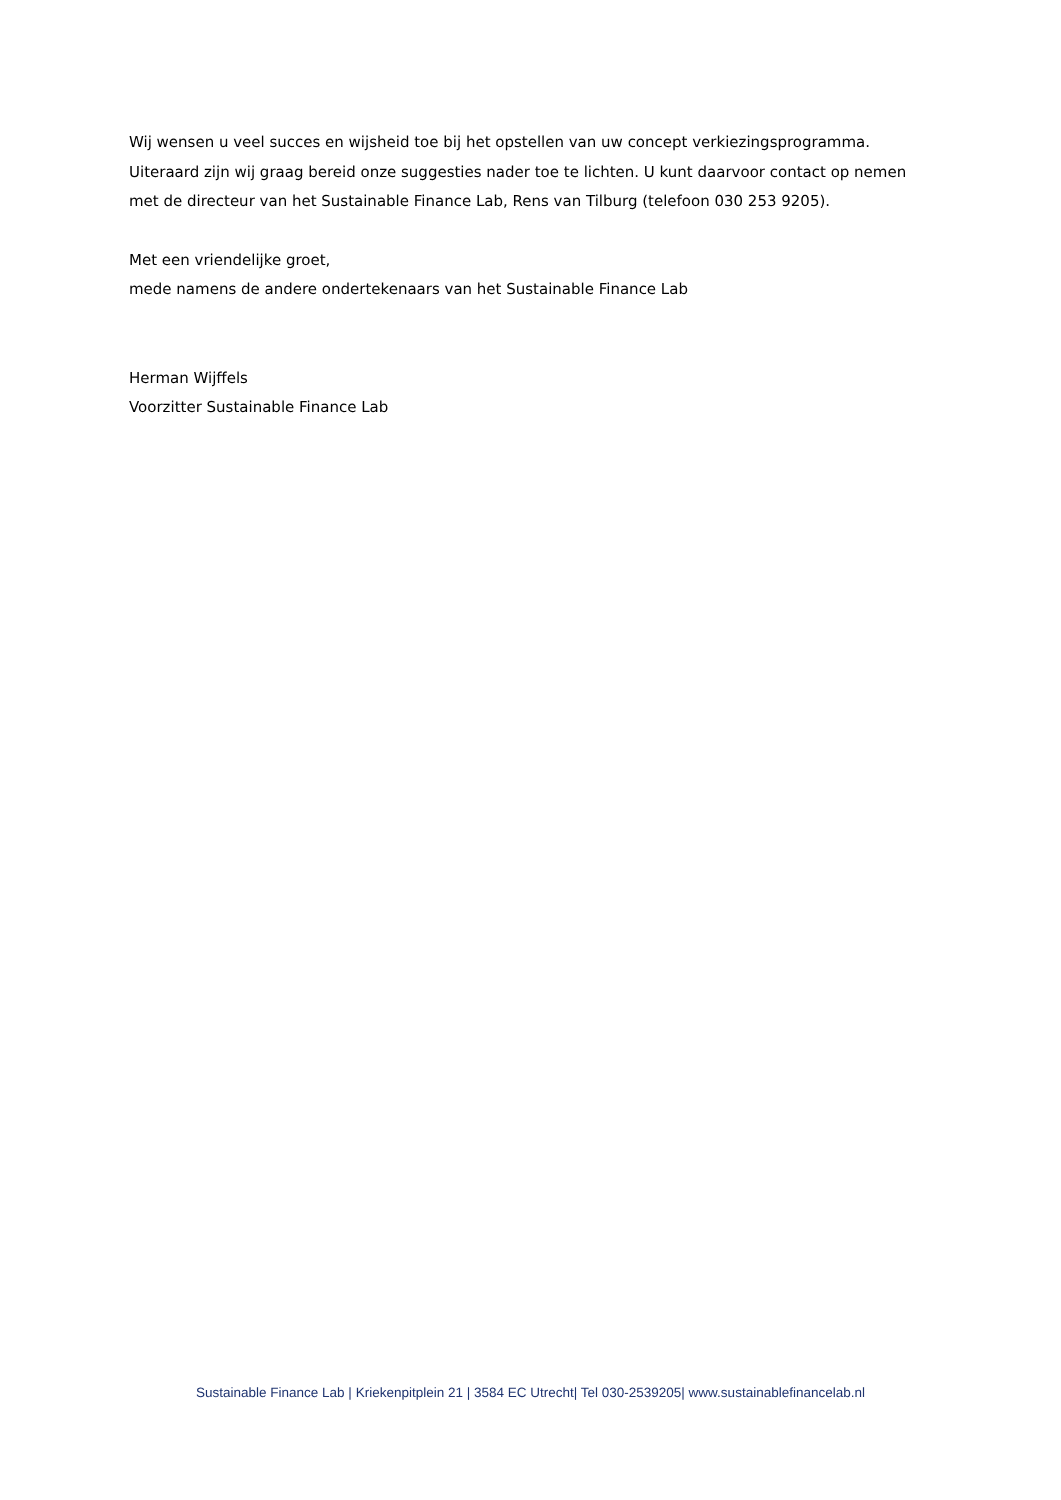Wij wensen u veel succes en wijsheid toe bij het opstellen van uw concept verkiezingsprogramma. Uiteraard zijn wij graag bereid onze suggesties nader toe te lichten. U kunt daarvoor contact op nemen met de directeur van het Sustainable Finance Lab, Rens van Tilburg (telefoon 030 253 9205).
Met een vriendelijke groet,
mede namens de andere ondertekenaars van het Sustainable Finance Lab
Herman Wijffels
Voorzitter Sustainable Finance Lab
Sustainable Finance Lab | Kriekenpitplein 21 | 3584 EC Utrecht| Tel 030-2539205| www.sustainablefinancelab.nl